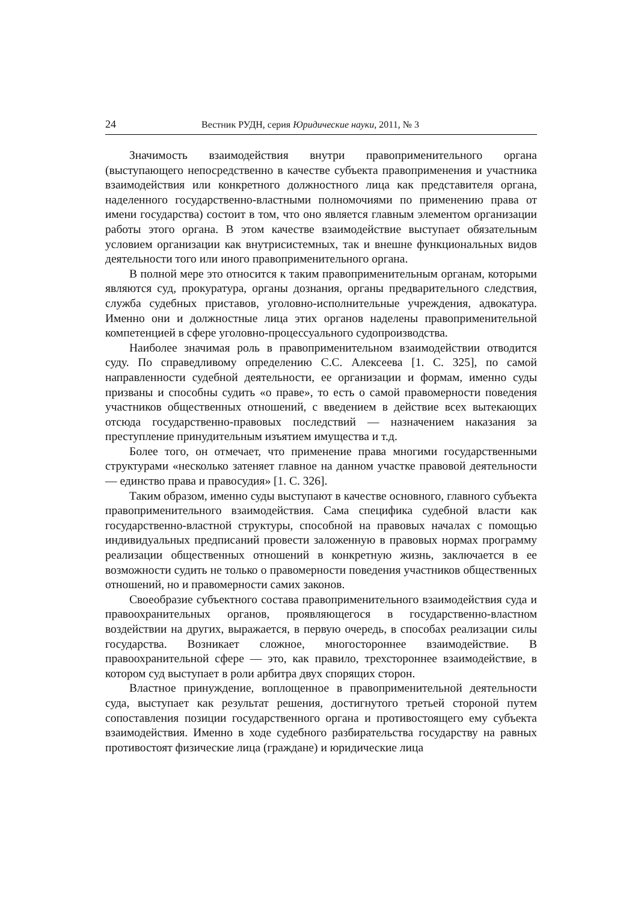24 Вестник РУДН, серия Юридические науки, 2011, № 3
Значимость взаимодействия внутри правоприменительного органа (выступающего непосредственно в качестве субъекта правоприменения и участника взаимодействия или конкретного должностного лица как представителя органа, наделенного государственно-властными полномочиями по применению права от имени государства) состоит в том, что оно является главным элементом организации работы этого органа. В этом качестве взаимодействие выступает обязательным условием организации как внутрисистемных, так и внешне функциональных видов деятельности того или иного правоприменительного органа.
В полной мере это относится к таким правоприменительным органам, которыми являются суд, прокуратура, органы дознания, органы предварительного следствия, служба судебных приставов, уголовно-исполнительные учреждения, адвокатура. Именно они и должностные лица этих органов наделены правоприменительной компетенцией в сфере уголовно-процессуального судопроизводства.
Наиболее значимая роль в правоприменительном взаимодействии отводится суду. По справедливому определению С.С. Алексеева [1. С. 325], по самой направленности судебной деятельности, ее организации и формам, именно суды призваны и способны судить «о праве», то есть о самой правомерности поведения участников общественных отношений, с введением в действие всех вытекающих отсюда государственно-правовых последствий — назначением наказания за преступление принудительным изъятием имущества и т.д.
Более того, он отмечает, что применение права многими государственными структурами «несколько затеняет главное на данном участке правовой деятельности — единство права и правосудия» [1. С. 326].
Таким образом, именно суды выступают в качестве основного, главного субъекта правоприменительного взаимодействия. Сама специфика судебной власти как государственно-властной структуры, способной на правовых началах с помощью индивидуальных предписаний провести заложенную в правовых нормах программу реализации общественных отношений в конкретную жизнь, заключается в ее возможности судить не только о правомерности поведения участников общественных отношений, но и правомерности самих законов.
Своеобразие субъектного состава правоприменительного взаимодействия суда и правоохранительных органов, проявляющегося в государственно-властном воздействии на других, выражается, в первую очередь, в способах реализации силы государства. Возникает сложное, многостороннее взаимодействие. В правоохранительной сфере — это, как правило, трехстороннее взаимодействие, в котором суд выступает в роли арбитра двух спорящих сторон.
Властное принуждение, воплощенное в правоприменительной деятельности суда, выступает как результат решения, достигнутого третьей стороной путем сопоставления позиции государственного органа и противостоящего ему субъекта взаимодействия. Именно в ходе судебного разбирательства государству на равных противостоят физические лица (граждане) и юридические лица